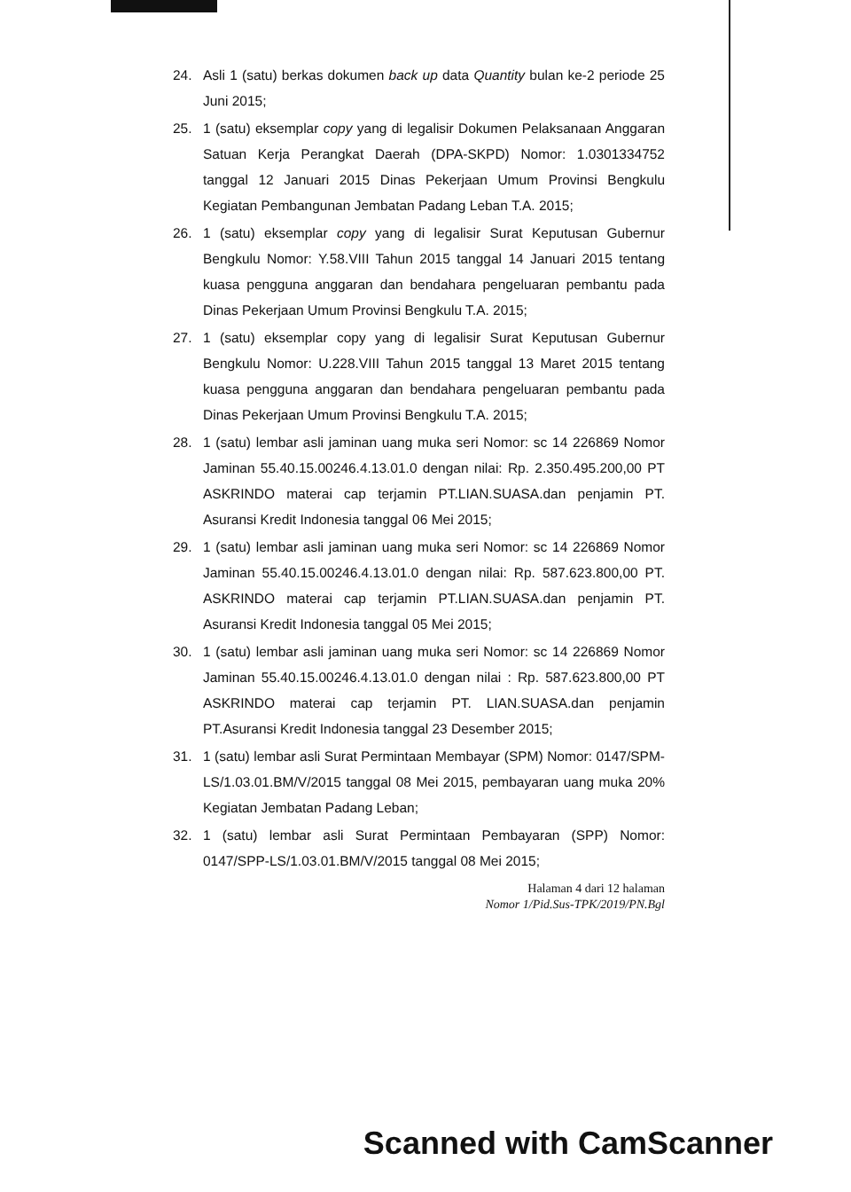24. Asli 1 (satu) berkas dokumen back up data Quantity bulan ke-2 periode 25 Juni 2015;
25. 1 (satu) eksemplar copy yang di legalisir Dokumen Pelaksanaan Anggaran Satuan Kerja Perangkat Daerah (DPA-SKPD) Nomor: 1.0301334752 tanggal 12 Januari 2015 Dinas Pekerjaan Umum Provinsi Bengkulu Kegiatan Pembangunan Jembatan Padang Leban T.A. 2015;
26. 1 (satu) eksemplar copy yang di legalisir Surat Keputusan Gubernur Bengkulu Nomor: Y.58.VIII Tahun 2015 tanggal 14 Januari 2015 tentang kuasa pengguna anggaran dan bendahara pengeluaran pembantu pada Dinas Pekerjaan Umum Provinsi Bengkulu T.A. 2015;
27. 1 (satu) eksemplar copy yang di legalisir Surat Keputusan Gubernur Bengkulu Nomor: U.228.VIII Tahun 2015 tanggal 13 Maret 2015 tentang kuasa pengguna anggaran dan bendahara pengeluaran pembantu pada Dinas Pekerjaan Umum Provinsi Bengkulu T.A. 2015;
28. 1 (satu) lembar asli jaminan uang muka seri Nomor: sc 14 226869 Nomor Jaminan 55.40.15.00246.4.13.01.0 dengan nilai: Rp. 2.350.495.200,00 PT ASKRINDO materai cap terjamin PT.LIAN.SUASA.dan penjamin PT. Asuransi Kredit Indonesia tanggal 06 Mei 2015;
29. 1 (satu) lembar asli jaminan uang muka seri Nomor: sc 14 226869 Nomor Jaminan 55.40.15.00246.4.13.01.0 dengan nilai: Rp. 587.623.800,00 PT. ASKRINDO materai cap terjamin PT.LIAN.SUASA.dan penjamin PT. Asuransi Kredit Indonesia tanggal 05 Mei 2015;
30. 1 (satu) lembar asli jaminan uang muka seri Nomor: sc 14 226869 Nomor Jaminan 55.40.15.00246.4.13.01.0 dengan nilai : Rp. 587.623.800,00 PT ASKRINDO materai cap terjamin PT. LIAN.SUASA.dan penjamin PT.Asuransi Kredit Indonesia tanggal 23 Desember 2015;
31. 1 (satu) lembar asli Surat Permintaan Membayar (SPM) Nomor: 0147/SPM-LS/1.03.01.BM/V/2015 tanggal 08 Mei 2015, pembayaran uang muka 20% Kegiatan Jembatan Padang Leban;
32. 1 (satu) lembar asli Surat Permintaan Pembayaran (SPP) Nomor: 0147/SPP-LS/1.03.01.BM/V/2015 tanggal 08 Mei 2015;
Halaman 4 dari 12 halaman
Nomor 1/Pid.Sus-TPK/2019/PN.Bgl
Scanned with CamScanner